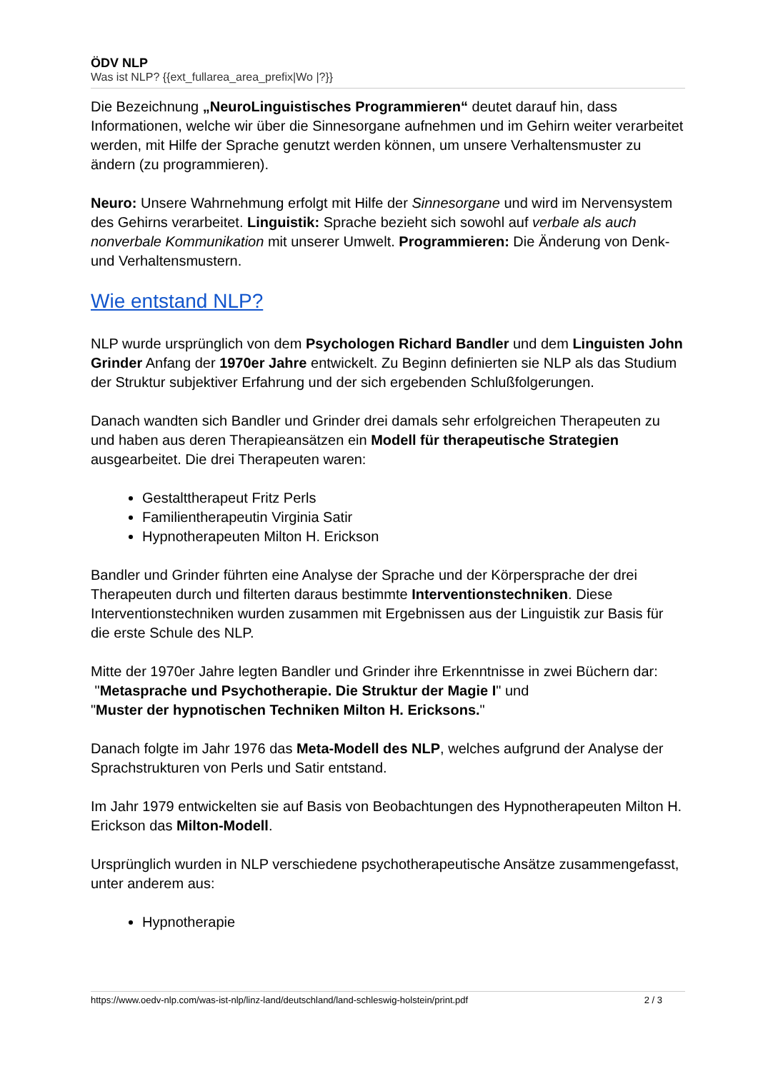ÖDV NLP
Was ist NLP? {{ext_fullarea_area_prefix|Wo |?}}
Die Bezeichnung „NeuroLinguistisches Programmieren“ deutet darauf hin, dass Informationen, welche wir über die Sinnesorgane aufnehmen und im Gehirn weiter verarbeitet werden, mit Hilfe der Sprache genutzt werden können, um unsere Verhaltensmuster zu ändern (zu programmieren).
Neuro: Unsere Wahrnehmung erfolgt mit Hilfe der Sinnesorgane und wird im Nervensystem des Gehirns verarbeitet. Linguistik: Sprache bezieht sich sowohl auf verbale als auch nonverbale Kommunikation mit unserer Umwelt. Programmieren: Die Änderung von Denk- und Verhaltensmustern.
Wie entstand NLP?
NLP wurde ursprünglich von dem Psychologen Richard Bandler und dem Linguisten John Grinder Anfang der 1970er Jahre entwickelt. Zu Beginn definierten sie NLP als das Studium der Struktur subjektiver Erfahrung und der sich ergebenden Schlußfolgerungen.
Danach wandten sich Bandler und Grinder drei damals sehr erfolgreichen Therapeuten zu und haben aus deren Therapieansätzen ein Modell für therapeutische Strategien ausgearbeitet. Die drei Therapeuten waren:
Gestalttherapeut Fritz Perls
Familientherapeutin Virginia Satir
Hypnotherapeuten Milton H. Erickson
Bandler und Grinder führten eine Analyse der Sprache und der Körpersprache der drei Therapeuten durch und filterten daraus bestimmte Interventionstechniken. Diese Interventionstechniken wurden zusammen mit Ergebnissen aus der Linguistik zur Basis für die erste Schule des NLP.
Mitte der 1970er Jahre legten Bandler und Grinder ihre Erkenntnisse in zwei Büchern dar:
"Metasprache und Psychotherapie. Die Struktur der Magie I" und
"Muster der hypnotischen Techniken Milton H. Ericksons."
Danach folgte im Jahr 1976 das Meta-Modell des NLP, welches aufgrund der Analyse der Sprachstrukturen von Perls und Satir entstand.
Im Jahr 1979 entwickelten sie auf Basis von Beobachtungen des Hypnotherapeuten Milton H. Erickson das Milton-Modell.
Ursprünglich wurden in NLP verschiedene psychotherapeutische Ansätze zusammengefasst, unter anderem aus:
Hypnotherapie
https://www.oedv-nlp.com/was-ist-nlp/linz-land/deutschland/land-schleswig-holstein/print.pdf 2 / 3